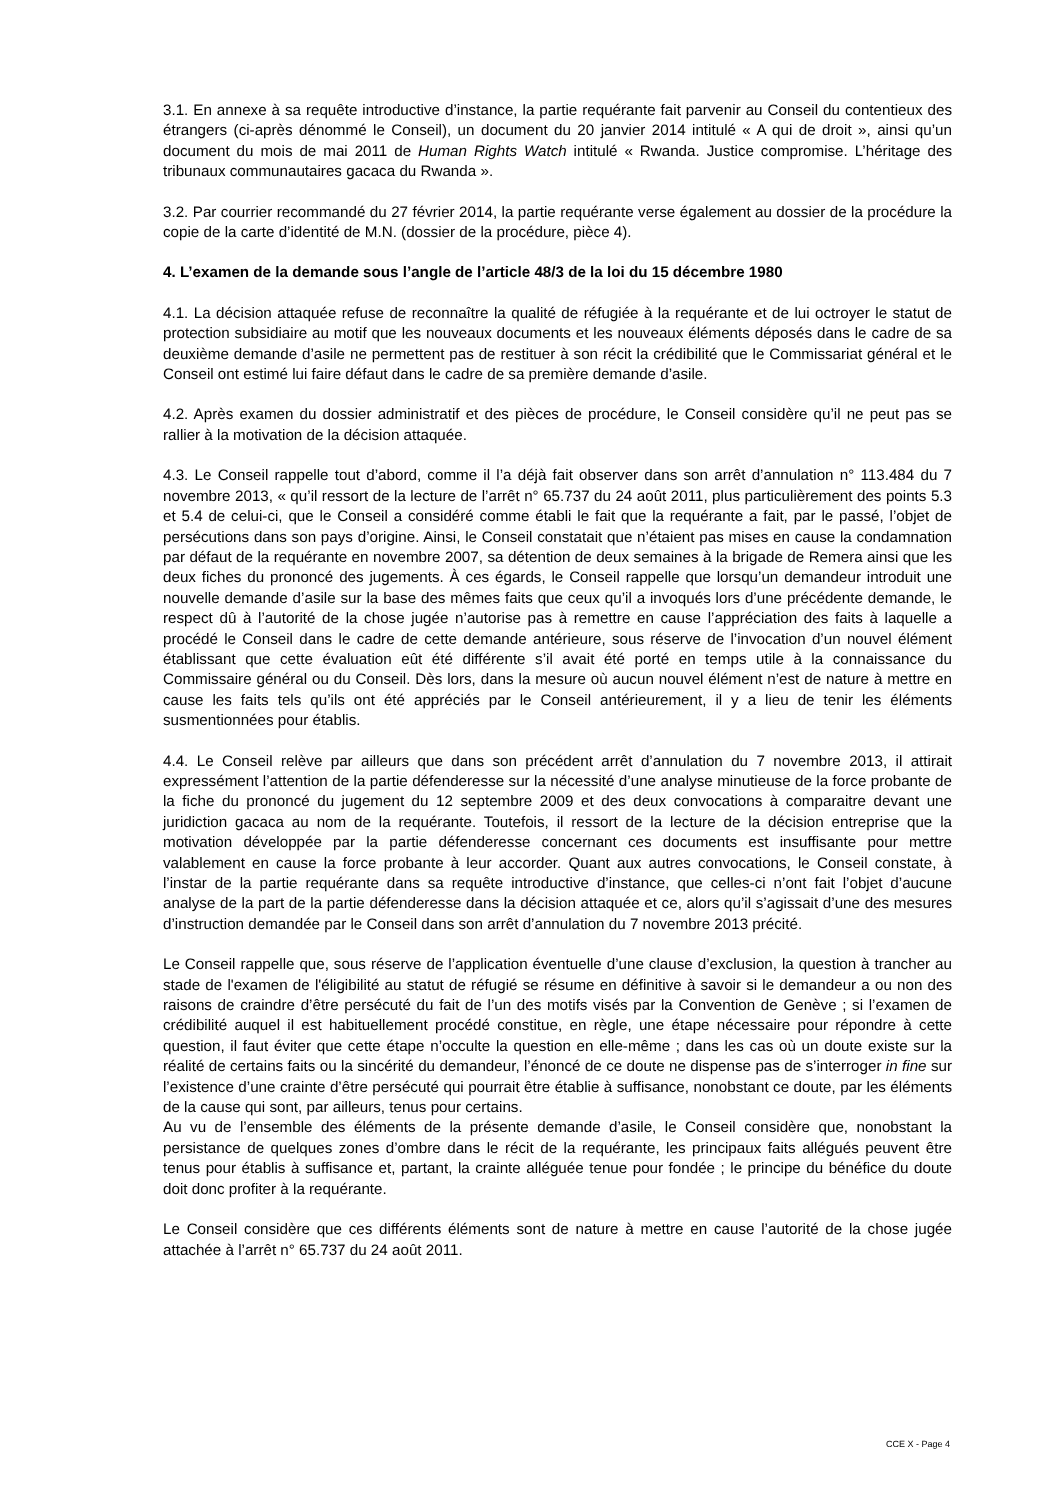3.1. En annexe à sa requête introductive d’instance, la partie requérante fait parvenir au Conseil du contentieux des étrangers (ci-après dénommé le Conseil), un document du 20 janvier 2014 intitulé « A qui de droit », ainsi qu’un document du mois de mai 2011 de Human Rights Watch intitulé « Rwanda. Justice compromise. L’héritage des tribunaux communautaires gacaca du Rwanda ».
3.2. Par courrier recommandé du 27 février 2014, la partie requérante verse également au dossier de la procédure la copie de la carte d’identité de M.N. (dossier de la procédure, pièce 4).
4. L’examen de la demande sous l’angle de l’article 48/3 de la loi du 15 décembre 1980
4.1. La décision attaquée refuse de reconnaître la qualité de réfugiée à la requérante et de lui octroyer le statut de protection subsidiaire au motif que les nouveaux documents et les nouveaux éléments déposés dans le cadre de sa deuxième demande d’asile ne permettent pas de restituer à son récit la crédibilité que le Commissariat général et le Conseil ont estimé lui faire défaut dans le cadre de sa première demande d’asile.
4.2. Après examen du dossier administratif et des pièces de procédure, le Conseil considère qu’il ne peut pas se rallier à la motivation de la décision attaquée.
4.3. Le Conseil rappelle tout d’abord, comme il l’a déjà fait observer dans son arrêt d’annulation n° 113.484 du 7 novembre 2013, « qu’il ressort de la lecture de l’arrêt n° 65.737 du 24 août 2011, plus particulièrement des points 5.3 et 5.4 de celui-ci, que le Conseil a considéré comme établi le fait que la requérante a fait, par le passé, l’objet de persécutions dans son pays d’origine. Ainsi, le Conseil constatait que n’étaient pas mises en cause la condamnation par défaut de la requérante en novembre 2007, sa détention de deux semaines à la brigade de Remera ainsi que les deux fiches du prononcé des jugements. À ces égards, le Conseil rappelle que lorsqu’un demandeur introduit une nouvelle demande d’asile sur la base des mêmes faits que ceux qu’il a invoqués lors d’une précédente demande, le respect dû à l’autorité de la chose jugée n’autorise pas à remettre en cause l’appréciation des faits à laquelle a procédé le Conseil dans le cadre de cette demande antérieure, sous réserve de l’invocation d’un nouvel élément établissant que cette évaluation eût été différente s’il avait été porté en temps utile à la connaissance du Commissaire général ou du Conseil. Dès lors, dans la mesure où aucun nouvel élément n’est de nature à mettre en cause les faits tels qu’ils ont été appréciés par le Conseil antérieurement, il y a lieu de tenir les éléments susmentionnées pour établis.
4.4. Le Conseil relève par ailleurs que dans son précédent arrêt d’annulation du 7 novembre 2013, il attirait expressément l’attention de la partie défenderesse sur la nécessité d’une analyse minutieuse de la force probante de la fiche du prononcé du jugement du 12 septembre 2009 et des deux convocations à comparaitre devant une juridiction gacaca au nom de la requérante. Toutefois, il ressort de la lecture de la décision entreprise que la motivation développée par la partie défenderesse concernant ces documents est insuffisante pour mettre valablement en cause la force probante à leur accorder. Quant aux autres convocations, le Conseil constate, à l’instar de la partie requérante dans sa requête introductive d’instance, que celles-ci n’ont fait l’objet d’aucune analyse de la part de la partie défenderesse dans la décision attaquée et ce, alors qu’il s’agissait d’une des mesures d’instruction demandée par le Conseil dans son arrêt d’annulation du 7 novembre 2013 précité.
Le Conseil rappelle que, sous réserve de l’application éventuelle d’une clause d’exclusion, la question à trancher au stade de l'examen de l'éligibilité au statut de réfugié se résume en définitive à savoir si le demandeur a ou non des raisons de craindre d’être persécuté du fait de l’un des motifs visés par la Convention de Genève ; si l’examen de crédibilité auquel il est habituellement procédé constitue, en règle, une étape nécessaire pour répondre à cette question, il faut éviter que cette étape n’occulte la question en elle-même ; dans les cas où un doute existe sur la réalité de certains faits ou la sincérité du demandeur, l’énoncé de ce doute ne dispense pas de s’interroger in fine sur l’existence d’une crainte d’être persécuté qui pourrait être établie à suffisance, nonobstant ce doute, par les éléments de la cause qui sont, par ailleurs, tenus pour certains.
Au vu de l’ensemble des éléments de la présente demande d’asile, le Conseil considère que, nonobstant la persistance de quelques zones d’ombre dans le récit de la requérante, les principaux faits allégués peuvent être tenus pour établis à suffisance et, partant, la crainte alléguée tenue pour fondée ; le principe du bénéfice du doute doit donc profiter à la requérante.
Le Conseil considère que ces différents éléments sont de nature à mettre en cause l’autorité de la chose jugée attachée à l’arrêt n° 65.737 du 24 août 2011.
CCE X - Page 4